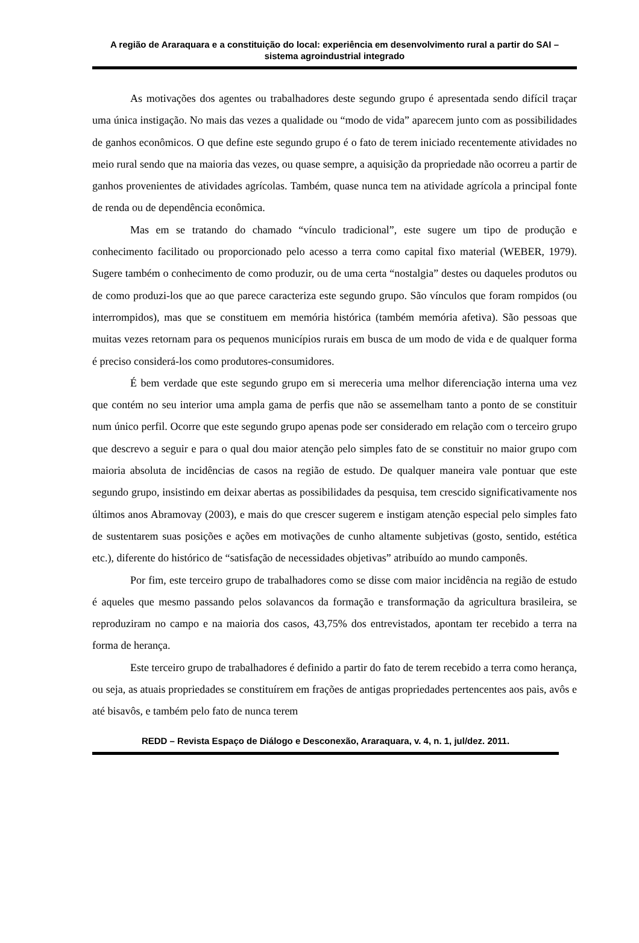A região de Araraquara e a constituição do local: experiência em desenvolvimento rural a partir do SAI – sistema agroindustrial integrado
As motivações dos agentes ou trabalhadores deste segundo grupo é apresentada sendo difícil traçar uma única instigação. No mais das vezes a qualidade ou “modo de vida” aparecem junto com as possibilidades de ganhos econômicos. O que define este segundo grupo é o fato de terem iniciado recentemente atividades no meio rural sendo que na maioria das vezes, ou quase sempre, a aquisição da propriedade não ocorreu a partir de ganhos provenientes de atividades agrícolas. Também, quase nunca tem na atividade agrícola a principal fonte de renda ou de dependência econômica.
Mas em se tratando do chamado “vínculo tradicional”, este sugere um tipo de produção e conhecimento facilitado ou proporcionado pelo acesso a terra como capital fixo material (WEBER, 1979). Sugere também o conhecimento de como produzir, ou de uma certa “nostalgia” destes ou daqueles produtos ou de como produzi-los que ao que parece caracteriza este segundo grupo. São vínculos que foram rompidos (ou interrompidos), mas que se constituem em memória histórica (também memória afetiva). São pessoas que muitas vezes retornam para os pequenos municípios rurais em busca de um modo de vida e de qualquer forma é preciso considerá-los como produtores-consumidores.
É bem verdade que este segundo grupo em si mereceria uma melhor diferenciação interna uma vez que contém no seu interior uma ampla gama de perfis que não se assemelham tanto a ponto de se constituir num único perfil. Ocorre que este segundo grupo apenas pode ser considerado em relação com o terceiro grupo que descrevo a seguir e para o qual dou maior atenção pelo simples fato de se constituir no maior grupo com maioria absoluta de incidências de casos na região de estudo. De qualquer maneira vale pontuar que este segundo grupo, insistindo em deixar abertas as possibilidades da pesquisa, tem crescido significativamente nos últimos anos Abramovay (2003), e mais do que crescer sugerem e instigam atenção especial pelo simples fato de sustentarem suas posições e ações em motivações de cunho altamente subjetivas (gosto, sentido, estética etc.), diferente do histórico de “satisfação de necessidades objetivas” atribuído ao mundo camponês.
Por fim, este terceiro grupo de trabalhadores como se disse com maior incidência na região de estudo é aqueles que mesmo passando pelos solavancos da formação e transformação da agricultura brasileira, se reproduziram no campo e na maioria dos casos, 43,75% dos entrevistados, apontam ter recebido a terra na forma de herança.
Este terceiro grupo de trabalhadores é definido a partir do fato de terem recebido a terra como herança, ou seja, as atuais propriedades se constituírem em frações de antigas propriedades pertencentes aos pais, avôs e até bisavôs, e também pelo fato de nunca terem
REDD – Revista Espaço de Diálogo e Desconexão, Araraquara, v. 4, n. 1, jul/dez. 2011.